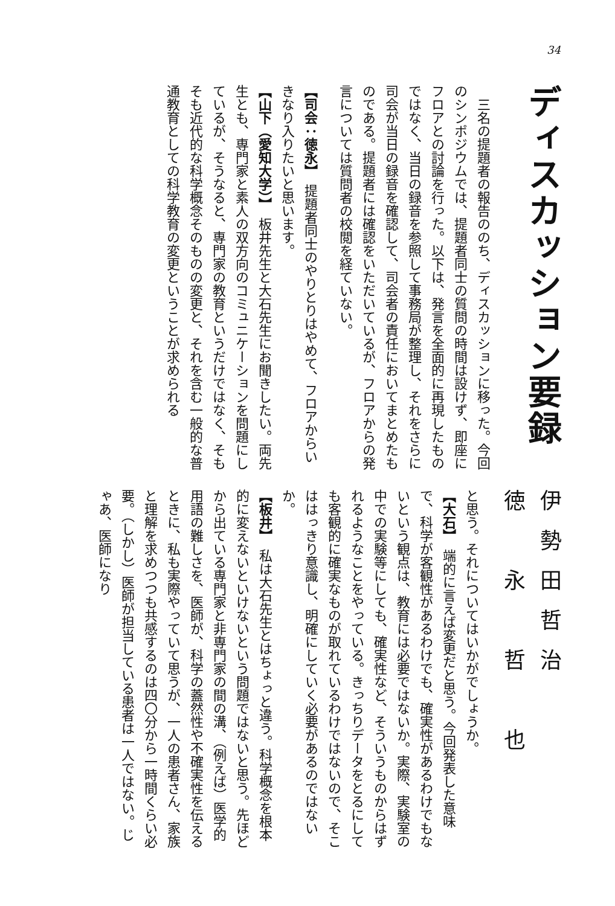34
ディスカッション要録
　三名の提題者の報告ののち、ディスカッションに移った。今回のシンポジウムでは、提題者同士の質問の時間は設けず、即座にフロアとの討論を行った。以下は、発言を全面的に再現したものではなく、当日の録音を参照して事務局が整理し、それをさらに司会が当日の録音を確認して、司会者の責任においてまとめたものである。提題者には確認をいただいているが、フロアからの発言については質問者の校閲を経ていない。
【司会：徳永】　提題者同士のやりとりはやめて、フロアからいきなり入りたいと思います。
【山下（愛知大学）】　板井先生と大石先生にお聞きしたい。両先生とも、専門家と素人の双方向のコミュニケーションを問題にしているが、そうなると、専門家の教育というだけではなく、そもそも近代的な科学概念そのものの変更と、それを含む一般的な普通教育としての科学教育の変更ということが求められる
伊勢田哲治
徳　永　哲　也
と思う。それについてはいかがでしょうか。
【大石】　端的に言えば変更だと思う。今回発表した意味で、科学が客観性があるわけでも、確実性があるわけでもないという観点は、教育には必要ではないか。実際、実験室の中での実験等にしても、確実性など、そういうものからはずれるようなことをやっている。きっちりデータをとるにしても客観的に確実なものが取れているわけではないので、そこははっきり意識し、明確にしていく必要があるのではないか。
【板井】　私は大石先生とはちょっと違う。科学概念を根本的に変えないといけないという問題ではないと思う。先ほどから出ている専門家と非専門家の間の溝、（例えば）医学的用語の難しさを、医師が、科学の蓋然性や不確実性を伝えるときに、私も実際やっていて思うが、一人の患者さん、家族と理解を求めつつも共感するのは四〇分から一時間くらい必要。（しかし）医師が担当している患者は一人ではない。じゃあ、医師になり